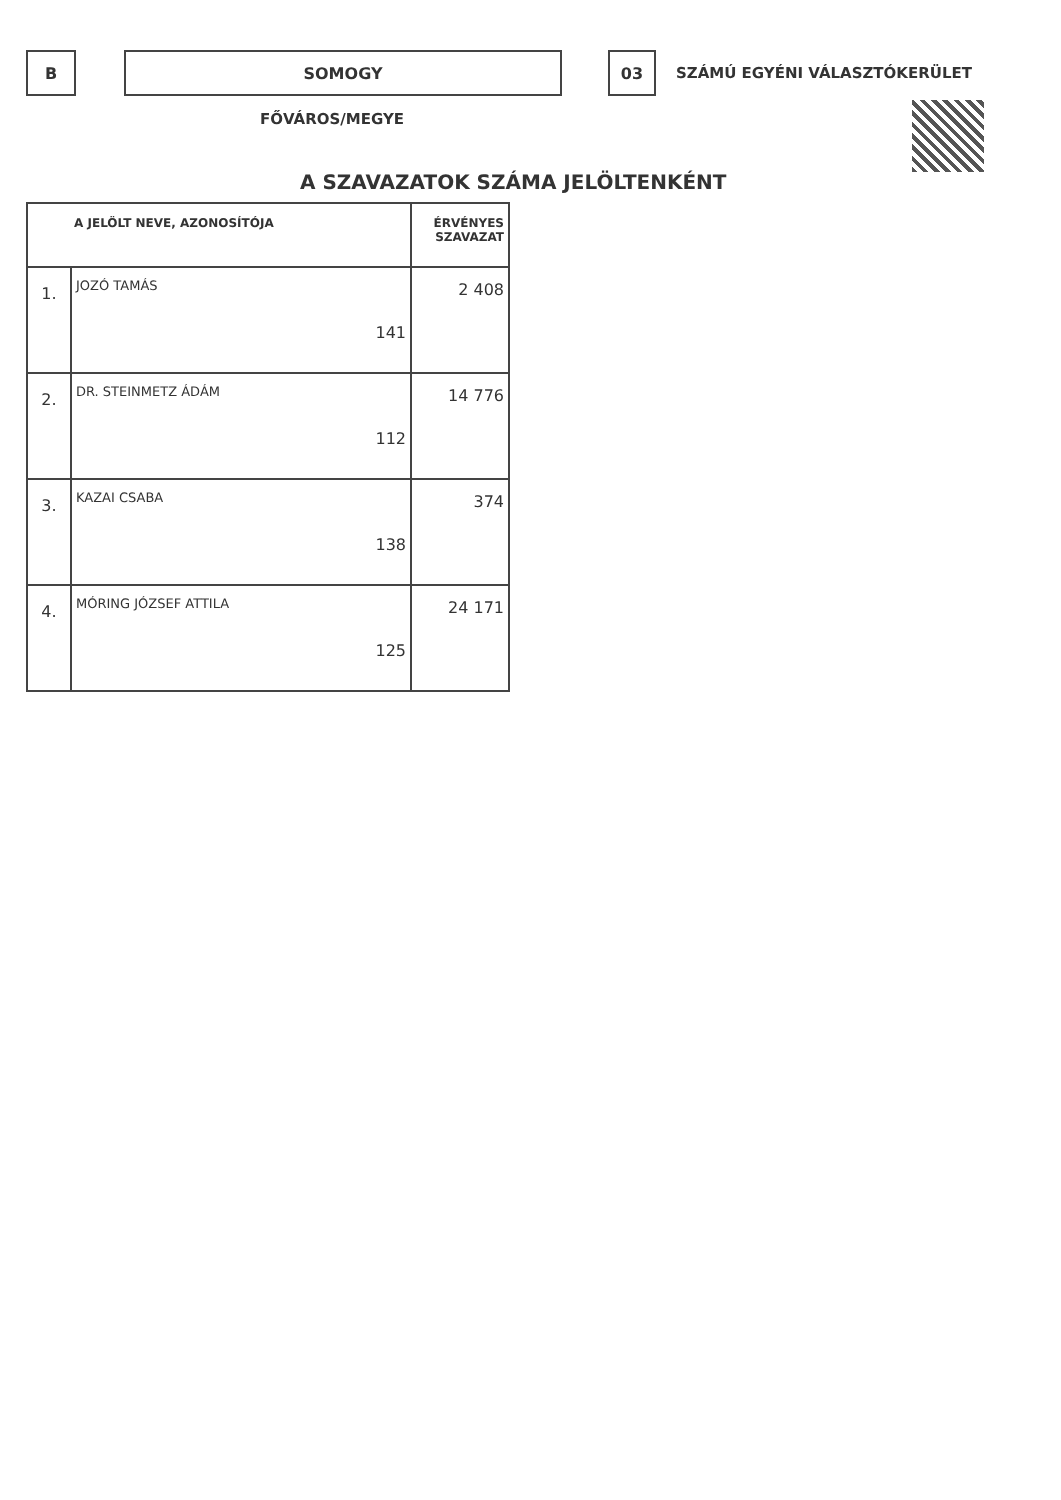B SOMOGY 03
SZÁMÚ EGYÉNI VÁLASZTÓKERÜLET
FŐVÁROS/MEGYE
A SZAVAZATOK SZÁMA JELÖLTENKÉNT
| A JELÖLT NEVE, AZONOSÍTÓJA | | ÉRVÉNYES SZAVAZAT |
| --- | --- | --- |
| 1. | JOZÓ TAMÁS 141 | 2 408 |
| 2. | DR. STEINMETZ ÁDÁM 112 | 14 776 |
| 3. | KAZAI CSABA 138 | 374 |
| 4. | MÓRING JÓZSEF ATTILA 125 | 24 171 |